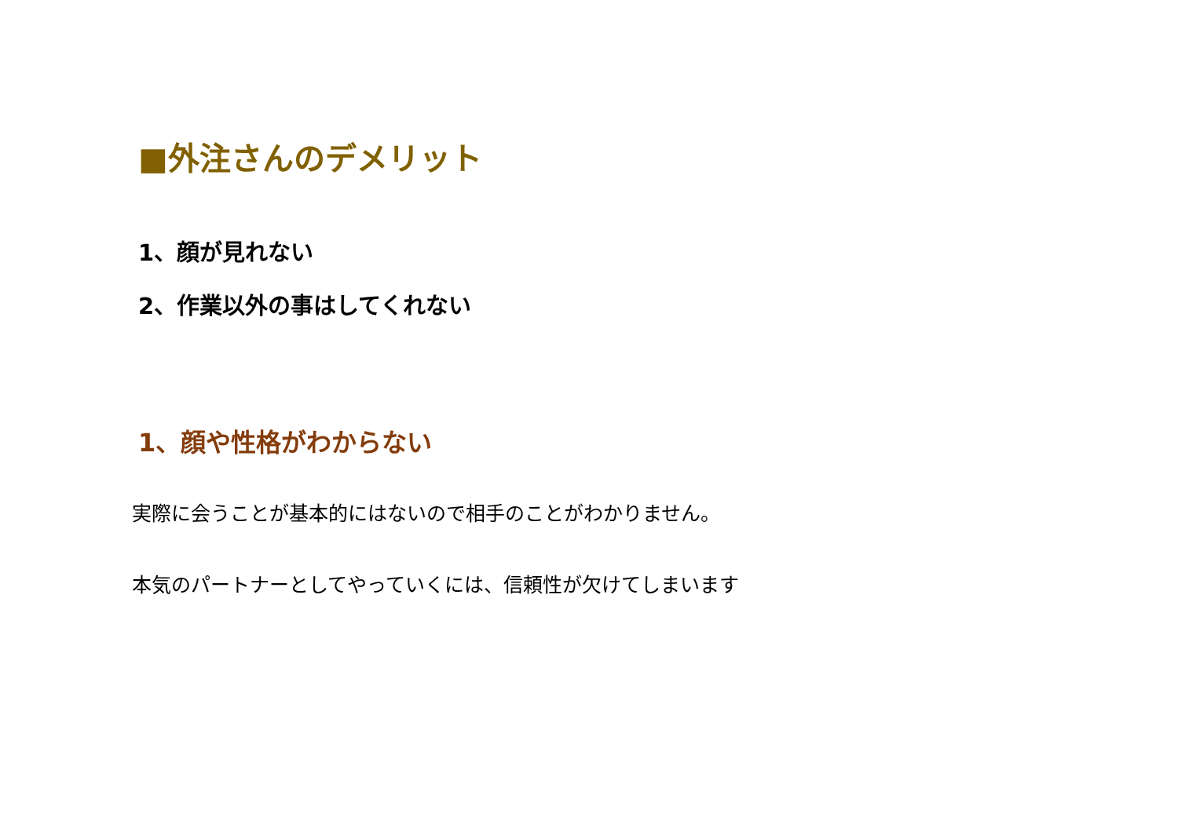■外注さんのデメリット
1、顔が見れない
2、作業以外の事はしてくれない
1、顔や性格がわからない
実際に会うことが基本的にはないので相手のことがわかりません。
本気のパートナーとしてやっていくには、信頼性が欠けてしまいます